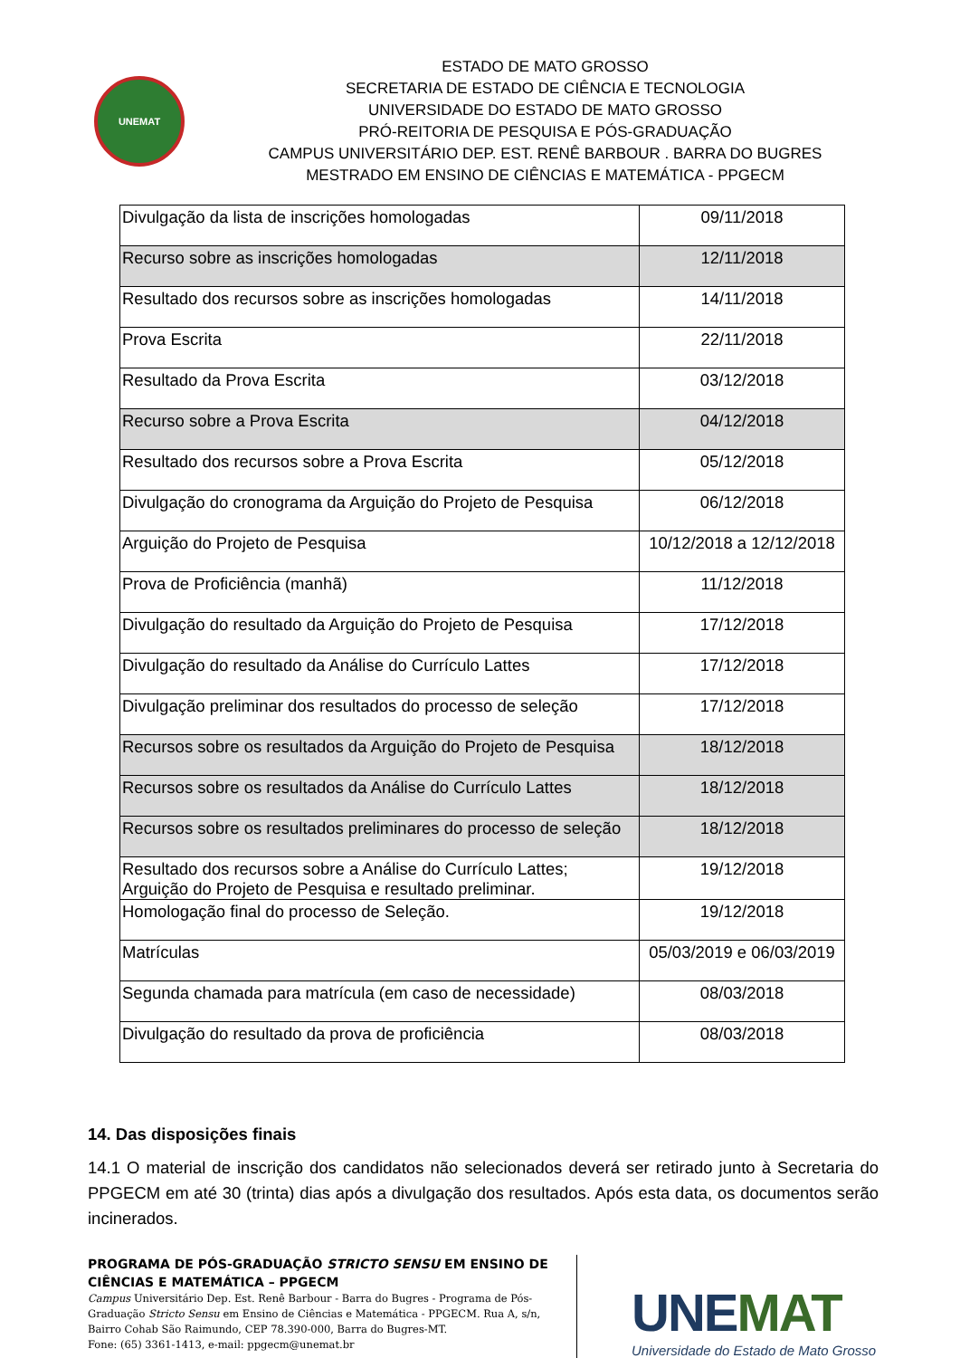UNEMAT
ESTADO DE MATO GROSSO
SECRETARIA DE ESTADO DE CIÊNCIA E TECNOLOGIA
UNIVERSIDADE DO ESTADO DE MATO GROSSO
PRÓ-REITORIA DE PESQUISA E PÓS-GRADUAÇÃO
CAMPUS UNIVERSITÁRIO DEP. EST. RENÊ BARBOUR . BARRA DO BUGRES
MESTRADO EM ENSINO DE CIÊNCIAS E MATEMÁTICA - PPGECM
| Divulgação da lista de inscrições homologadas | 09/11/2018 |
| Recurso sobre as inscrições homologadas | 12/11/2018 |
| Resultado dos recursos sobre as inscrições homologadas | 14/11/2018 |
| Prova Escrita | 22/11/2018 |
| Resultado da Prova Escrita | 03/12/2018 |
| Recurso sobre a Prova Escrita | 04/12/2018 |
| Resultado dos recursos sobre a Prova Escrita | 05/12/2018 |
| Divulgação do cronograma da Arguição do Projeto de Pesquisa | 06/12/2018 |
| Arguição do Projeto de Pesquisa | 10/12/2018 a 12/12/2018 |
| Prova de Proficiência (manhã) | 11/12/2018 |
| Divulgação do resultado da Arguição do Projeto de Pesquisa | 17/12/2018 |
| Divulgação do resultado da Análise do Currículo Lattes | 17/12/2018 |
| Divulgação preliminar dos resultados do processo de seleção | 17/12/2018 |
| Recursos sobre os resultados da Arguição do Projeto de Pesquisa | 18/12/2018 |
| Recursos sobre os resultados da Análise do Currículo Lattes | 18/12/2018 |
| Recursos sobre os resultados preliminares do processo de seleção | 18/12/2018 |
| Resultado dos recursos sobre a Análise do Currículo Lattes; Arguição do Projeto de Pesquisa e resultado preliminar. | 19/12/2018 |
| Homologação final do processo de Seleção. | 19/12/2018 |
| Matrículas | 05/03/2019 e 06/03/2019 |
| Segunda chamada para matrícula (em caso de necessidade) | 08/03/2018 |
| Divulgação do resultado da prova de proficiência | 08/03/2018 |
14. Das disposições finais
14.1 O material de inscrição dos candidatos não selecionados deverá ser retirado junto à Secretaria do PPGECM em até 30 (trinta) dias após a divulgação dos resultados. Após esta data, os documentos serão incinerados.
PROGRAMA DE PÓS-GRADUAÇÃO STRICTO SENSU EM ENSINO DE CIÊNCIAS E MATEMÁTICA – PPGECM
Campus Universitário Dep. Est. Renê Barbour - Barra do Bugres - Programa de Pós-Graduação Stricto Sensu em Ensino de Ciências e Matemática - PPGECM. Rua A, s/n, Bairro Cohab São Raimundo, CEP 78.390-000, Barra do Bugres-MT.
Fone: (65) 3361-1413, e-mail: ppgecm@unemat.br
UNEMAT
Universidade do Estado de Mato Grosso